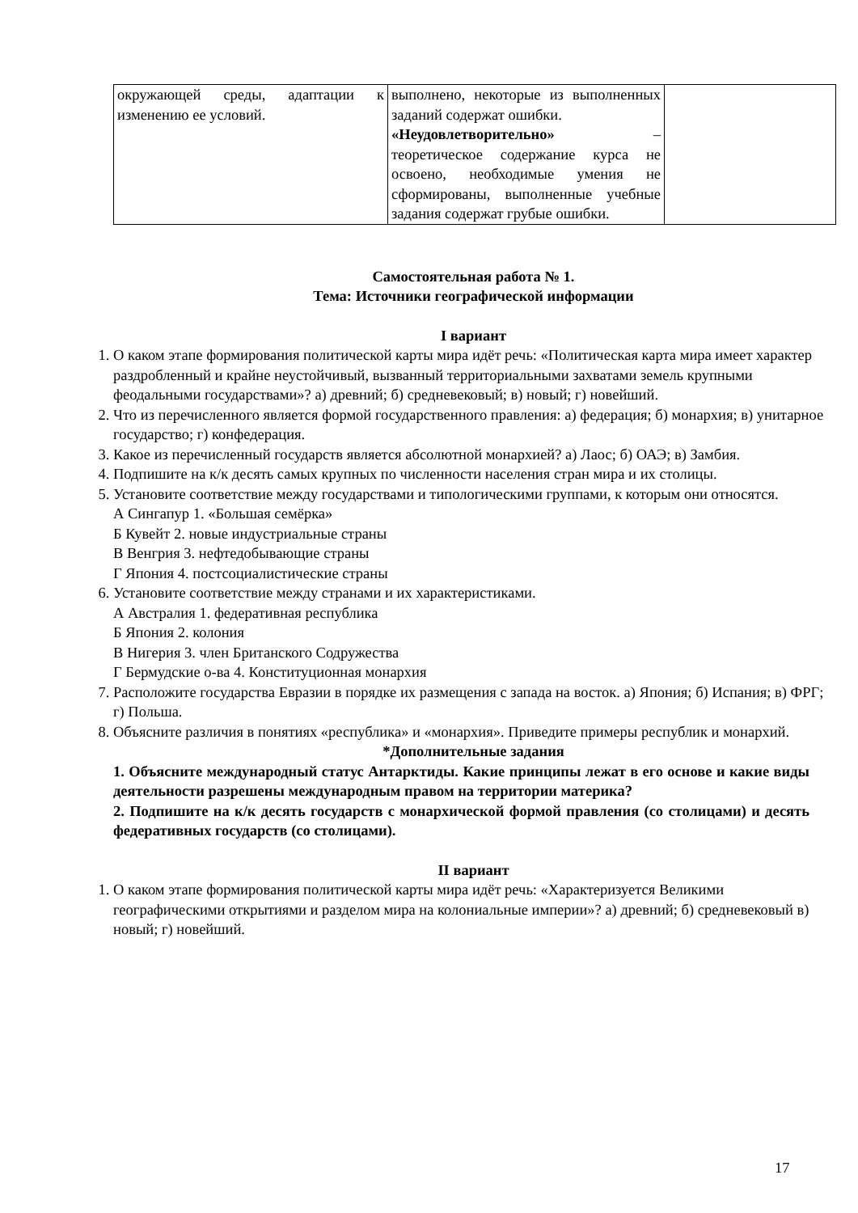| окружающей среды, адаптации к изменению ее условий. | выполнено, некоторые из выполненных заданий содержат ошибки. «Неудовлетворительно» – теоретическое содержание курса не освоено, необходимые умения не сформированы, выполненные учебные задания содержат грубые ошибки. | |
Самостоятельная работа № 1.
Тема: Источники географической информации
I вариант
1. О каком этапе формирования политической карты мира идёт речь: «Политическая карта мира имеет характер раздробленный и крайне неустойчивый, вызванный территориальными захватами земель крупными феодальными государствами»? а) древний; б) средневековый; в) новый; г) новейший.
2. Что из перечисленного является формой государственного правления: а) федерация; б) монархия; в) унитарное государство; г) конфедерация.
3. Какое из перечисленный государств является абсолютной монархией? а) Лаос; б) ОАЭ; в) Замбия.
4. Подпишите на к/к десять самых крупных по численности населения стран мира и их столицы.
5. Установите соответствие между государствами и типологическими группами, к которым они относятся.
А Сингапур 1. «Большая семёрка»
Б Кувейт 2. новые индустриальные страны
В Венгрия 3. нефтедобывающие страны
Г Япония 4. постсоциалистические страны
6. Установите соответствие между странами и их характеристиками.
А Австралия 1. федеративная республика
Б Япония 2. колония
В Нигерия 3. член Британского Содружества
Г Бермудские о-ва 4. Конституционная монархия
7. Расположите государства Евразии в порядке их размещения с запада на восток. а) Япония; б) Испания; в) ФРГ; г) Польша.
8. Объясните различия в понятиях «республика» и «монархия». Приведите примеры республик и монархий.
*Дополнительные задания
1. Объясните международный статус Антарктиды. Какие принципы лежат в его основе и какие виды деятельности разрешены международным правом на территории материка?
2. Подпишите на к/к десять государств с монархической формой правления (со столицами) и десять федеративных государств (со столицами).
II вариант
1. О каком этапе формирования политической карты мира идёт речь: «Характеризуется Великими географическими открытиями и разделом мира на колониальные империи»? а) древний; б) средневековый в) новый; г) новейший.
17